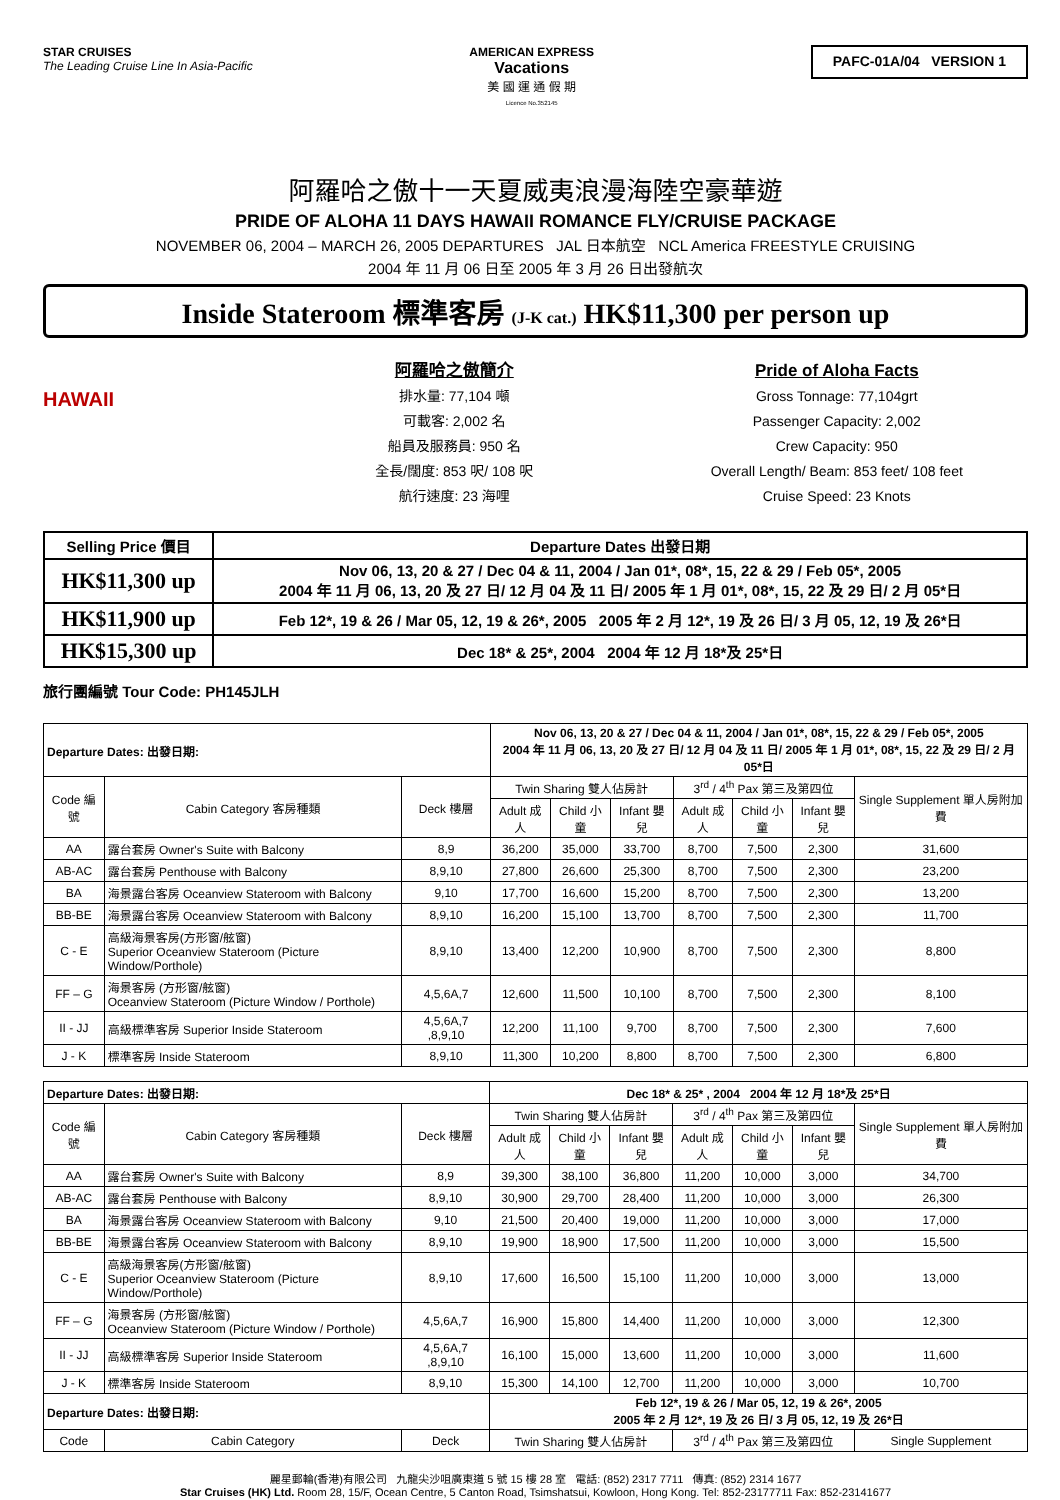STAR CRUISES
The Leading Cruise Line In Asia-Pacific
AMERICAN EXPRESS
Vacations
美 國 運 通 假 期
Licence No.352145
PAFC-01A/04 VERSION 1
阿羅哈之傲十一天夏威夷浪漫海陸空豪華遊
PRIDE OF ALOHA 11 DAYS HAWAII ROMANCE FLY/CRUISE PACKAGE
NOVEMBER 06, 2004 – MARCH 26, 2005 DEPARTURES JAL 日本航空 NCL America FREESTYLE CRUISING
2004 年 11 月 06 日至 2005 年 3 月 26 日出發航次
Inside Stateroom 標準客房 (J-K cat.) HK$11,300 per person up
HAWAII
阿羅哈之傲簡介
排水量: 77,104 噸
可載客: 2,002 名
船員及服務員: 950 名
全長/闊度: 853 呎/ 108 呎
航行速度: 23 海哩
Pride of Aloha Facts
Gross Tonnage: 77,104grt
Passenger Capacity: 2,002
Crew Capacity: 950
Overall Length/ Beam: 853 feet/ 108 feet
Cruise Speed: 23 Knots
| Selling Price 價目 | Departure Dates 出發日期 |
| HK$11,300 up | Nov 06, 13, 20 & 27 / Dec 04 & 11, 2004 / Jan 01*, 08*, 15, 22 & 29 / Feb 05*, 2005 2004 年 11 月 06, 13, 20 及 27 日/ 12 月 04 及 11 日/ 2005 年 1 月 01*, 08*, 15, 22 及 29 日/ 2 月 05*日 |
| HK$11,900 up | Feb 12*, 19 & 26 / Mar 05, 12, 19 & 26*, 2005 2005 年 2 月 12*, 19 及 26 日/ 3 月 05, 12, 19 及 26*日 |
| HK$15,300 up | Dec 18* & 25*, 2004 2004 年 12 月 18*及 25*日 |
旅行團編號 Tour Code: PH145JLH
| Departure Dates: 出發日期: | | | Nov 06, 13, 20 & 27 / Dec 04 & 11, 2004 / Jan 01*, 08*, 15, 22 & 29 / Feb 05*, 2005 2004 年 11 月 06, 13, 20 及 27 日/ 12 月 04 及 11 日/ 2005 年 1 月 01*, 08*, 15, 22 及 29 日/ 2 月 05*日 | | | | | | |
| --- | --- | --- | --- | --- | --- | --- | --- | --- | --- |
| Code 編號 | Cabin Category 客房種類 | Deck 樓層 | Twin Sharing 雙人佔房計 | | | 3<sup>rd</sup> / 4<sup>th</sup> Pax 第三及第四位 | | | Single Supplement 單人房附加費 |
| | | | Adult 成人 | Child 小童 | Infant 嬰兒 | Adult 成人 | Child 小童 | Infant 嬰兒 | |
| AA | 露台套房 Owner's Suite with Balcony | 8,9 | 36,200 | 35,000 | 33,700 | 8,700 | 7,500 | 2,300 | 31,600 |
| AB-AC | 露台套房 Penthouse with Balcony | 8,9,10 | 27,800 | 26,600 | 25,300 | 8,700 | 7,500 | 2,300 | 23,200 |
| BA | 海景露台客房 Oceanview Stateroom with Balcony | 9,10 | 17,700 | 16,600 | 15,200 | 8,700 | 7,500 | 2,300 | 13,200 |
| BB-BE | 海景露台客房 Oceanview Stateroom with Balcony | 8,9,10 | 16,200 | 15,100 | 13,700 | 8,700 | 7,500 | 2,300 | 11,700 |
| C - E | 高級海景客房(方形窗/舷窗) Superior Oceanview Stateroom (Picture Window/Porthole) | 8,9,10 | 13,400 | 12,200 | 10,900 | 8,700 | 7,500 | 2,300 | 8,800 |
| FF – G | 海景客房 (方形窗/舷窗) Oceanview Stateroom (Picture Window / Porthole) | 4,5,6A,7 | 12,600 | 11,500 | 10,100 | 8,700 | 7,500 | 2,300 | 8,100 |
| II - JJ | 高級標準客房 Superior Inside Stateroom | 4,5,6A,7 ,8,9,10 | 12,200 | 11,100 | 9,700 | 8,700 | 7,500 | 2,300 | 7,600 |
| J - K | 標準客房 Inside Stateroom | 8,9,10 | 11,300 | 10,200 | 8,800 | 8,700 | 7,500 | 2,300 | 6,800 |
| Departure Dates: 出發日期: | | | Dec 18* & 25* , 2004 2004 年 12 月 18*及 25*日 | | | | | | |
| --- | --- | --- | --- | --- | --- | --- | --- | --- | --- |
| Code 編號 | Cabin Category 客房種類 | Deck 樓層 | Twin Sharing 雙人佔房計 | | | 3<sup>rd</sup> / 4<sup>th</sup> Pax 第三及第四位 | | | Single Supplement 單人房附加費 |
| | | | Adult 成人 | Child 小童 | Infant 嬰兒 | Adult 成人 | Child 小童 | Infant 嬰兒 | |
| AA | 露台套房 Owner's Suite with Balcony | 8,9 | 39,300 | 38,100 | 36,800 | 11,200 | 10,000 | 3,000 | 34,700 |
| AB-AC | 露台套房 Penthouse with Balcony | 8,9,10 | 30,900 | 29,700 | 28,400 | 11,200 | 10,000 | 3,000 | 26,300 |
| BA | 海景露台客房 Oceanview Stateroom with Balcony | 9,10 | 21,500 | 20,400 | 19,000 | 11,200 | 10,000 | 3,000 | 17,000 |
| BB-BE | 海景露台客房 Oceanview Stateroom with Balcony | 8,9,10 | 19,900 | 18,900 | 17,500 | 11,200 | 10,000 | 3,000 | 15,500 |
| C - E | 高級海景客房(方形窗/舷窗) Superior Oceanview Stateroom (Picture Window/Porthole) | 8,9,10 | 17,600 | 16,500 | 15,100 | 11,200 | 10,000 | 3,000 | 13,000 |
| FF – G | 海景客房 (方形窗/舷窗) Oceanview Stateroom (Picture Window / Porthole) | 4,5,6A,7 | 16,900 | 15,800 | 14,400 | 11,200 | 10,000 | 3,000 | 12,300 |
| II - JJ | 高級標準客房 Superior Inside Stateroom | 4,5,6A,7 ,8,9,10 | 16,100 | 15,000 | 13,600 | 11,200 | 10,000 | 3,000 | 11,600 |
| J - K | 標準客房 Inside Stateroom | 8,9,10 | 15,300 | 14,100 | 12,700 | 11,200 | 10,000 | 3,000 | 10,700 |
| Departure Dates: 出發日期: | | | Feb 12*, 19 & 26 / Mar 05, 12, 19 & 26*, 2005 2005 年 2 月 12*, 19 及 26 日/ 3 月 05, 12, 19 及 26*日 | | | | | | |
| Code | Cabin Category | Deck | Twin Sharing 雙人佔房計 | | | 3<sup>rd</sup> / 4<sup>th</sup> Pax 第三及第四位 | | | Single Supplement |
麗星郵輪(香港)有限公司 九龍尖沙咀廣東道 5 號 15 樓 28 室 電話: (852) 2317 7711 傳真: (852) 2314 1677
Star Cruises (HK) Ltd. Room 28, 15/F, Ocean Centre, 5 Canton Road, Tsimshatsui, Kowloon, Hong Kong. Tel: 852-23177711 Fax: 852-23141677